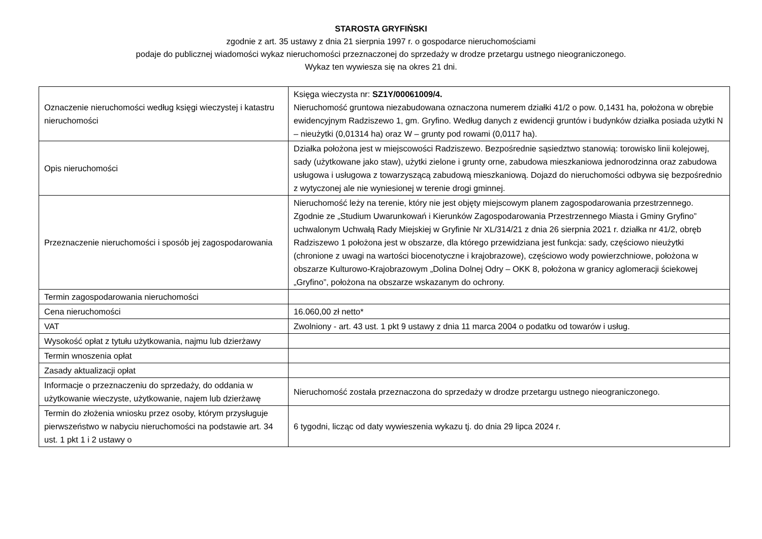STAROSTA GRYFIŃSKI
zgodnie z art. 35 ustawy z dnia 21 sierpnia 1997 r. o gospodarce nieruchomościami
podaje do publicznej wiadomości wykaz nieruchomości przeznaczonej do sprzedaży w drodze przetargu ustnego nieograniczonego.
Wykaz ten wywiesza się na okres 21 dni.
| Oznaczenie nieruchomości według księgi wieczystej i katastru nieruchomości | Księga wieczysta nr: SZ1Y/00061009/4. Nieruchomość gruntowa niezabudowana oznaczona numerem działki 41/2 o pow. 0,1431 ha, położona w obrębie ewidencyjnym Radziszewo 1, gm. Gryfino. Według danych z ewidencji gruntów i budynków działka posiada użytki N – nieużytki (0,01314 ha) oraz W – grunty pod rowami (0,0117 ha). |
| Opis nieruchomości | Działka położona jest w miejscowości Radziszewo. Bezpośrednie sąsiedztwo stanowią: torowisko linii kolejowej, sady (użytkowane jako staw), użytki zielone i grunty orne, zabudowa mieszkaniowa jednorodzinna oraz zabudowa usługowa i usługowa z towarzyszącą zabudową mieszkaniową. Dojazd do nieruchomości odbywa się bezpośrednio z wytyczonej ale nie wyniesionej w terenie drogi gminnej. |
| Przeznaczenie nieruchomości i sposób jej zagospodarowania | Nieruchomość leży na terenie, który nie jest objęty miejscowym planem zagospodarowania przestrzennego. Zgodnie ze „Studium Uwarunkowań i Kierunków Zagospodarowania Przestrzennego Miasta i Gminy Gryfino” uchwalonym Uchwałą Rady Miejskiej w Gryfinie Nr XL/314/21 z dnia 26 sierpnia 2021 r. działka nr 41/2, obręb Radziszewo 1 położona jest w obszarze, dla którego przewidziana jest funkcja: sady, częściowo nieużytki (chronione z uwagi na wartości biocenotyczne i krajobrazowe), częściowo wody powierzchniowe, położona w obszarze Kulturowo-Krajobrazowym „Dolina Dolnej Odry – OKK 8, położona w granicy aglomeracji ściekowej „Gryfino”, położona na obszarze wskazanym do ochrony. |
| Termin zagospodarowania nieruchomości | |
| Cena nieruchomości | 16.060,00 zł netto* |
| VAT | Zwolniony - art. 43 ust. 1 pkt 9 ustawy z dnia 11 marca 2004 o podatku od towarów i usług. |
| Wysokość opłat z tytułu użytkowania, najmu lub dzierżawy | |
| Termin wnoszenia opłat | |
| Zasady aktualizacji opłat | |
| Informacje o przeznaczeniu do sprzedaży, do oddania w użytkowanie wieczyste, użytkowanie, najem lub dzierżawę | Nieruchomość została przeznaczona do sprzedaży w drodze przetargu ustnego nieograniczonego. |
| Termin do złożenia wniosku przez osoby, którym przysługuje pierwszeństwo w nabyciu nieruchomości na podstawie art. 34 ust. 1 pkt 1 i 2 ustawy o | 6 tygodni, licząc od daty wywieszenia wykazu tj. do dnia 29 lipca 2024 r. |